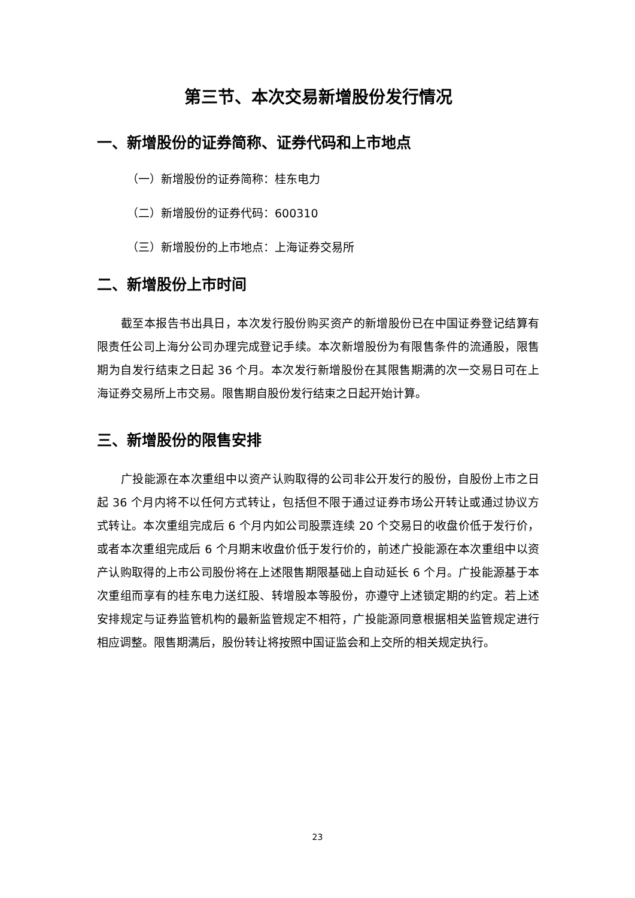第三节、本次交易新增股份发行情况
一、新增股份的证券简称、证券代码和上市地点
（一）新增股份的证券简称：桂东电力
（二）新增股份的证券代码：600310
（三）新增股份的上市地点：上海证券交易所
二、新增股份上市时间
截至本报告书出具日，本次发行股份购买资产的新增股份已在中国证券登记结算有限责任公司上海分公司办理完成登记手续。本次新增股份为有限售条件的流通股，限售期为自发行结束之日起 36 个月。本次发行新增股份在其限售期满的次一交易日可在上海证券交易所上市交易。限售期自股份发行结束之日起开始计算。
三、新增股份的限售安排
广投能源在本次重组中以资产认购取得的公司非公开发行的股份，自股份上市之日起 36 个月内将不以任何方式转让，包括但不限于通过证券市场公开转让或通过协议方式转让。本次重组完成后 6 个月内如公司股票连续 20 个交易日的收盘价低于发行价，或者本次重组完成后 6 个月期末收盘价低于发行价的，前述广投能源在本次重组中以资产认购取得的上市公司股份将在上述限售期限基础上自动延长 6 个月。广投能源基于本次重组而享有的桂东电力送红股、转增股本等股份，亦遵守上述锁定期的约定。若上述安排规定与证券监管机构的最新监管规定不相符，广投能源同意根据相关监管规定进行相应调整。限售期满后，股份转让将按照中国证监会和上交所的相关规定执行。
23